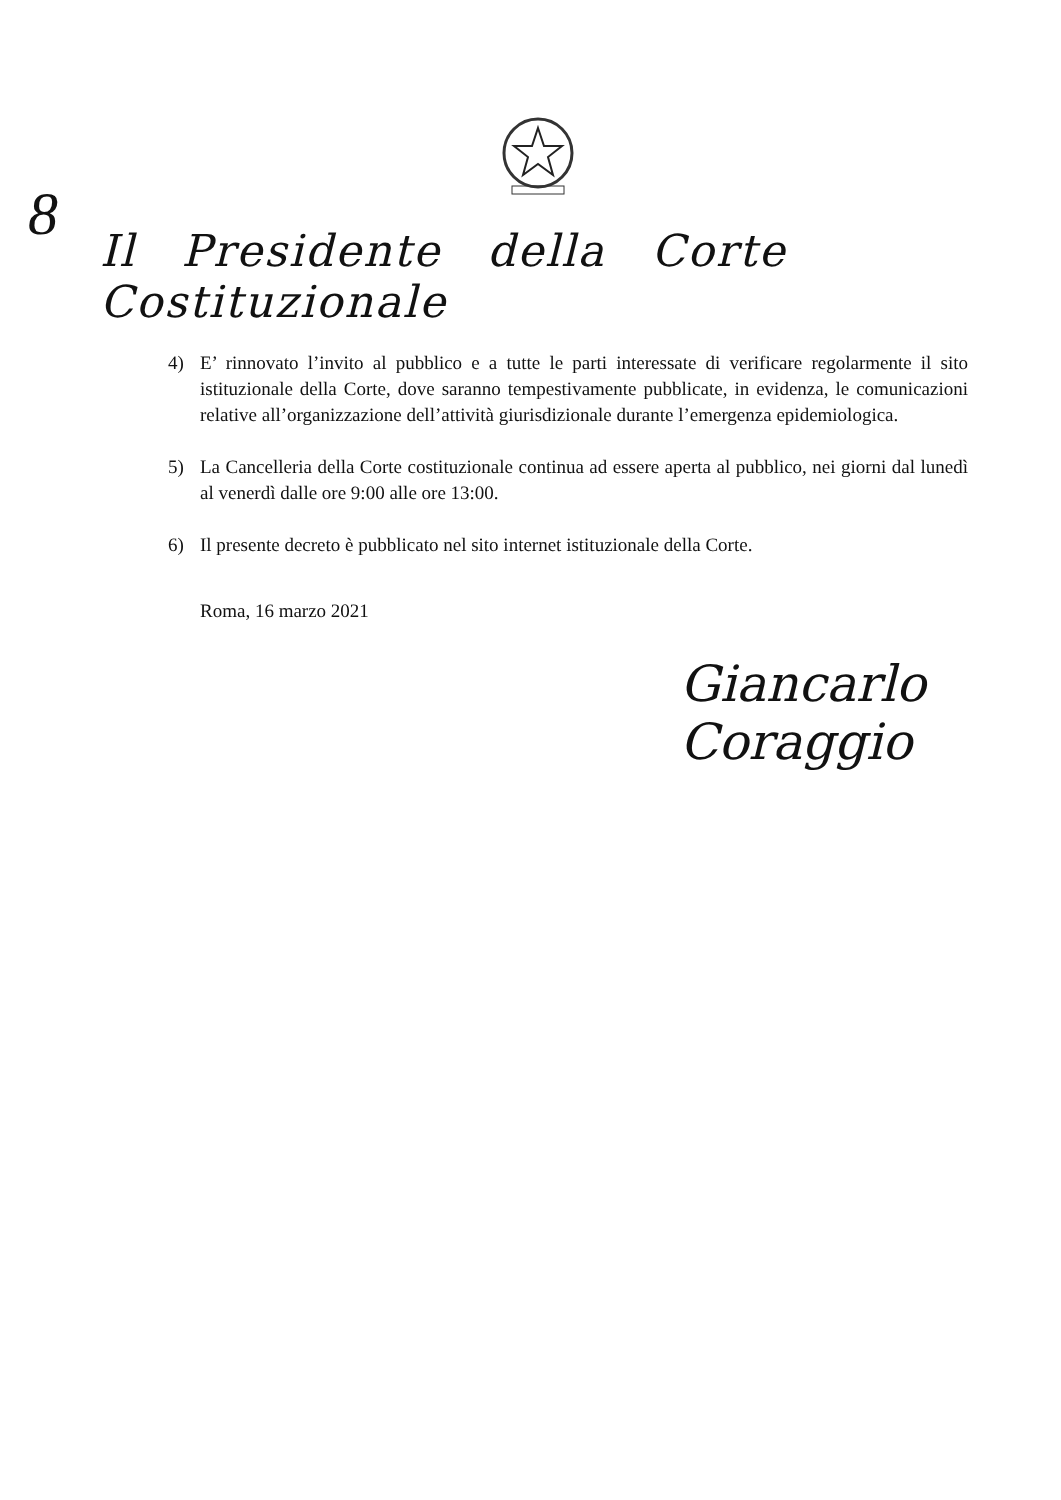8
Il Presidente della Corte Costituzionale
4) E’ rinnovato l’invito al pubblico e a tutte le parti interessate di verificare regolarmente il sito istituzionale della Corte, dove saranno tempestivamente pubblicate, in evidenza, le comunicazioni relative all’organizzazione dell’attività giurisdizionale durante l’emergenza epidemiologica.
5) La Cancelleria della Corte costituzionale continua ad essere aperta al pubblico, nei giorni dal lunedì al venerdì dalle ore 9:00 alle ore 13:00.
6) Il presente decreto è pubblicato nel sito internet istituzionale della Corte.
Roma, 16 marzo 2021
Giancarlo Coraggio